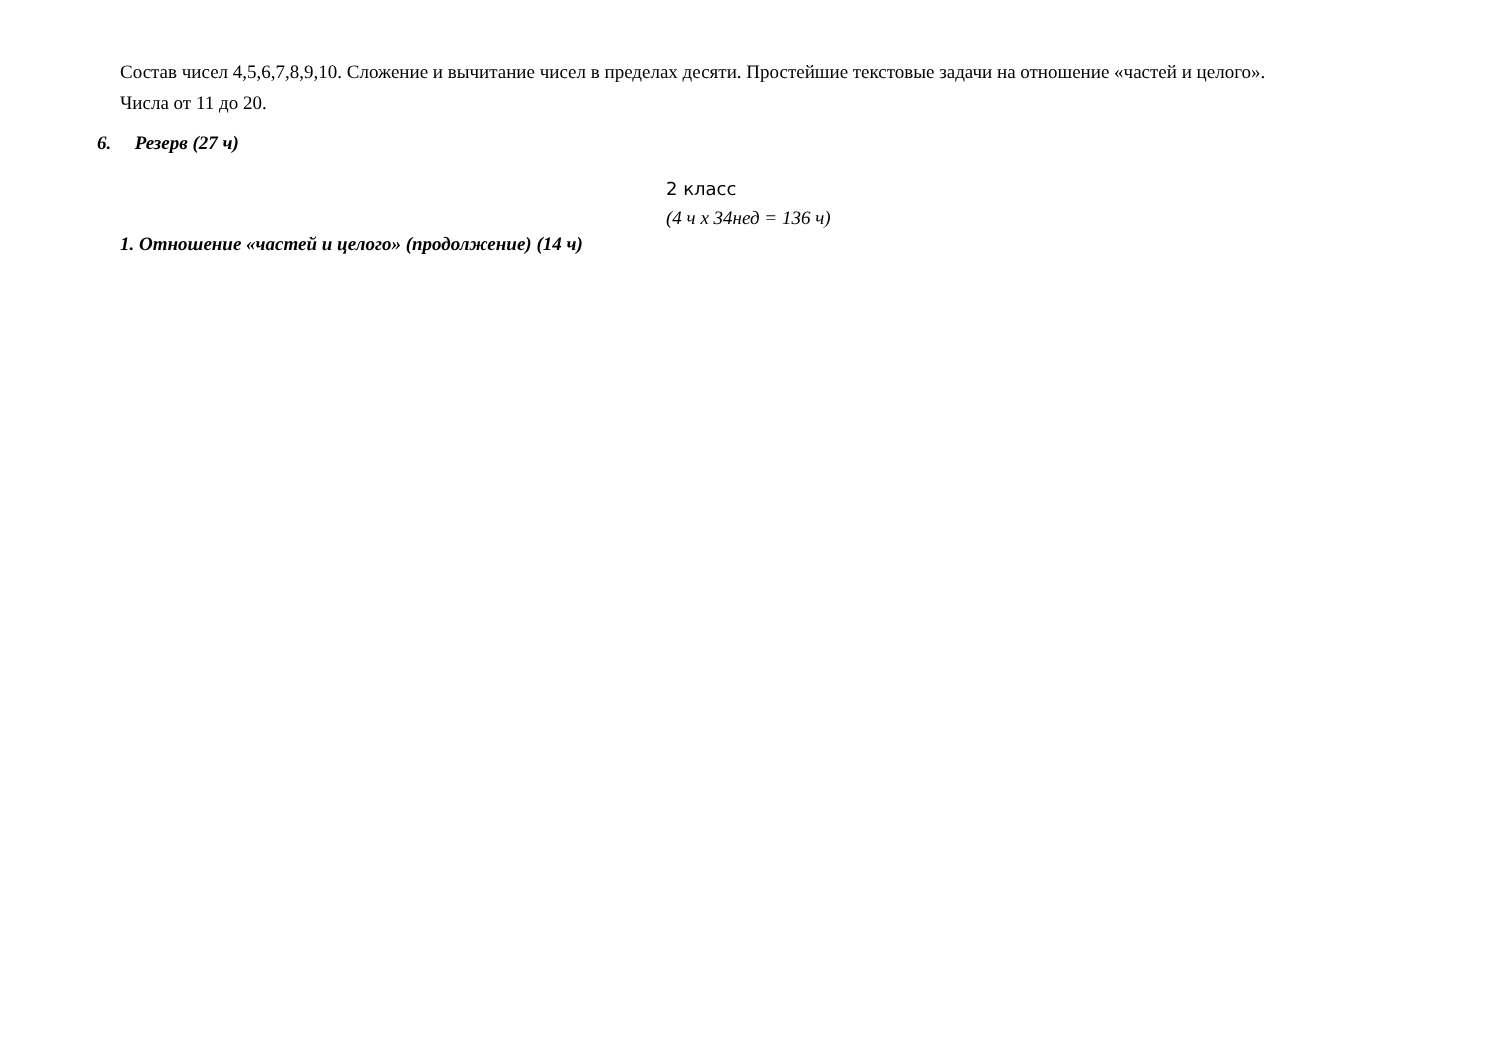Состав чисел 4,5,6,7,8,9,10. Сложение и вычитание чисел в пределах десяти. Простейшие текстовые задачи на отношение «частей и целого».
Числа от 11 до 20.
6. Резерв (27 ч)
2 класс
(4 ч х 34нед = 136 ч)
1. Отношение «частей и целого» (продолжение) (14 ч)